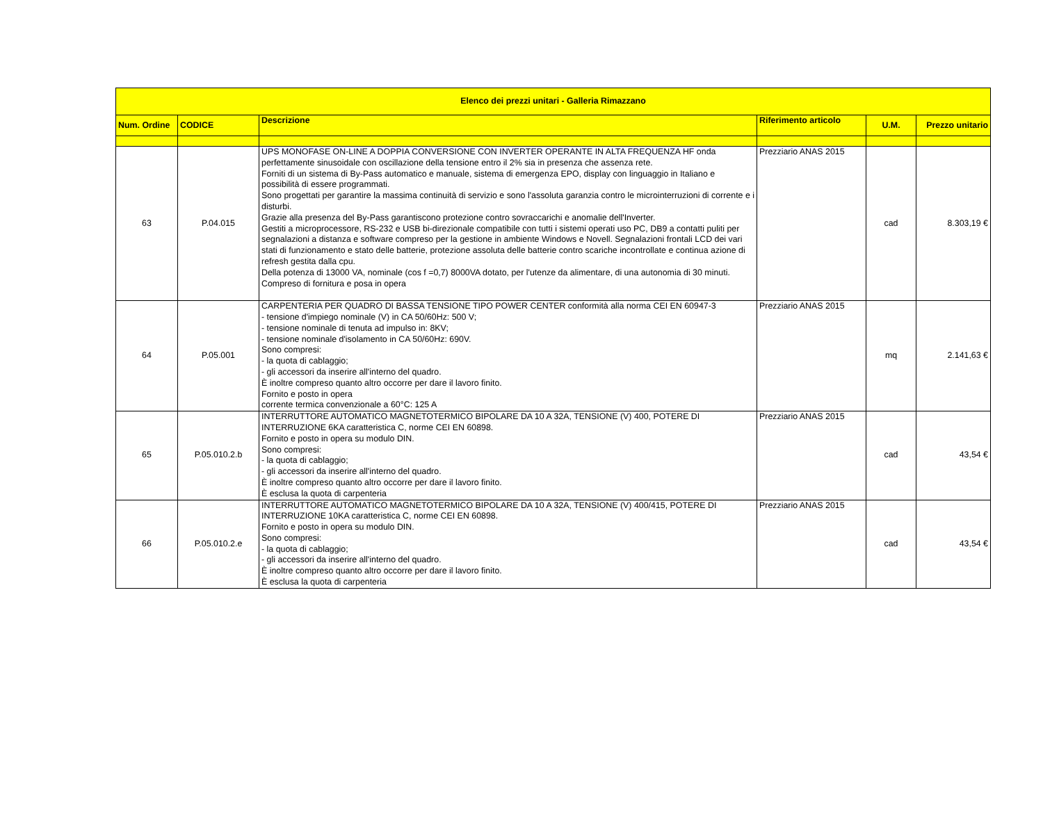| Elenco dei prezzi unitari - Galleria Rimazzano | | | | | |
| --- | --- | --- | --- | --- | --- |
| Num. Ordine | CODICE | Descrizione | Riferimento articolo | U.M. | Prezzo unitario |
| 63 | P.04.015 | UPS MONOFASE ON-LINE A DOPPIA CONVERSIONE CON INVERTER OPERANTE IN ALTA FREQUENZA HF onda perfettamente sinusoidale con oscillazione della tensione entro il 2% sia in presenza che assenza rete. Forniti di un sistema di By-Pass automatico e manuale, sistema di emergenza EPO, display con linguaggio in Italiano e possibilità di essere programmati. Sono progettati per garantire la massima continuità di servizio e sono l'assoluta garanzia contro le microinterruzioni di corrente e i disturbi. Grazie alla presenza del By-Pass garantiscono protezione contro sovraccarichi e anomalie dell'Inverter. Gestiti a microprocessore, RS-232 e USB bi-direzionale compatibile con tutti i sistemi operati uso PC, DB9 a contatti puliti per segnalazioni a distanza e software compreso per la gestione in ambiente Windows e Novell. Segnalazioni frontali LCD dei vari stati di funzionamento e stato delle batterie, protezione assoluta delle batterie contro scariche incontrollate e continua azione di refresh gestita dalla cpu. Della potenza di 13000 VA, nominale (cos f =0,7) 8000VA dotato, per l'utenze da alimentare, di una autonomia di 30 minuti. Compreso di fornitura e posa in opera | Prezziario ANAS 2015 | cad | 8.303,19 € |
| 64 | P.05.001 | CARPENTERIA PER QUADRO DI BASSA TENSIONE TIPO POWER CENTER conformità alla norma CEI EN 60947-3 - tensione d'impiego nominale (V) in CA 50/60Hz: 500 V; - tensione nominale di tenuta ad impulso in: 8KV; - tensione nominale d'isolamento in CA 50/60Hz: 690V. Sono compresi: - la quota di cablaggio; - gli accessori da inserire all'interno del quadro. È inoltre compreso quanto altro occorre per dare il lavoro finito. Fornito e posto in opera corrente termica convenzionale a 60°C: 125 A | Prezziario ANAS 2015 | mq | 2.141,63 € |
| 65 | P.05.010.2.b | INTERRUTTORE AUTOMATICO MAGNETOTERMICO BIPOLARE DA 10 A 32A, TENSIONE (V) 400, POTERE DI INTERRUZIONE 6KA caratteristica C, norme CEI EN 60898. Fornito e posto in opera su modulo DIN. Sono compresi: - la quota di cablaggio; - gli accessori da inserire all'interno del quadro. È inoltre compreso quanto altro occorre per dare il lavoro finito. È esclusa la quota di carpenteria | Prezziario ANAS 2015 | cad | 43,54 € |
| 66 | P.05.010.2.e | INTERRUTTORE AUTOMATICO MAGNETOTERMICO BIPOLARE DA 10 A 32A, TENSIONE (V) 400/415, POTERE DI INTERRUZIONE 10KA caratteristica C, norme CEI EN 60898. Fornito e posto in opera su modulo DIN. Sono compresi: - la quota di cablaggio; - gli accessori da inserire all'interno del quadro. È inoltre compreso quanto altro occorre per dare il lavoro finito. È esclusa la quota di carpenteria | Prezziario ANAS 2015 | cad | 43,54 € |